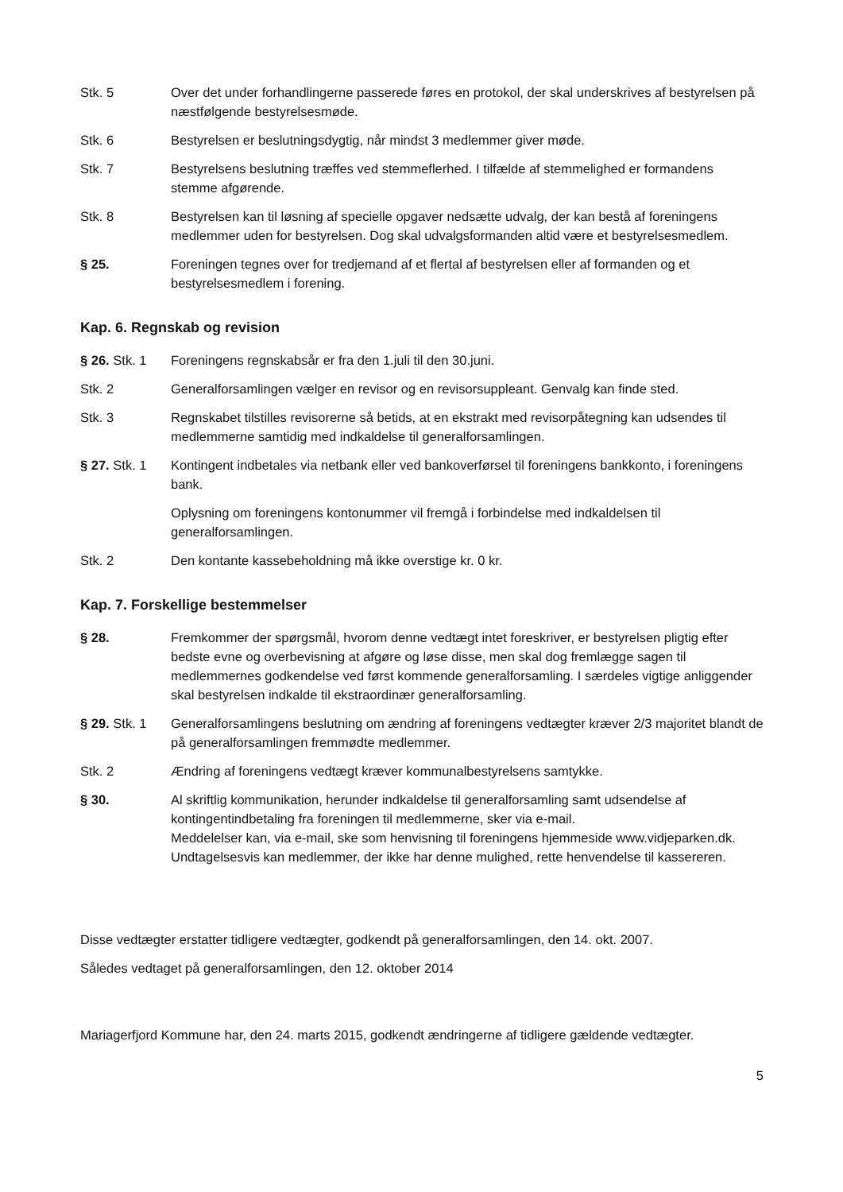Stk. 5 Over det under forhandlingerne passerede føres en protokol, der skal underskrives af bestyrelsen på næstfølgende bestyrelsesmøde.
Stk. 6 Bestyrelsen er beslutningsdygtig, når mindst 3 medlemmer giver møde.
Stk. 7 Bestyrelsens beslutning træffes ved stemmeflerhed. I tilfælde af stemmelighed er formandens stemme afgørende.
Stk. 8 Bestyrelsen kan til løsning af specielle opgaver nedsætte udvalg, der kan bestå af foreningens medlemmer uden for bestyrelsen. Dog skal udvalgsformanden altid være et bestyrelsesmedlem.
§ 25. Foreningen tegnes over for tredjemand af et flertal af bestyrelsen eller af formanden og et bestyrelsesmedlem i forening.
Kap. 6. Regnskab og revision
§ 26. Stk. 1
Foreningens regnskabsår er fra den 1.juli til den 30.juni.
Stk. 2 Generalforsamlingen vælger en revisor og en revisorsuppleant. Genvalg kan finde sted.
Stk. 3 Regnskabet tilstilles revisorerne så betids, at en ekstrakt med revisorpåtegning kan udsendes til medlemmerne samtidig med indkaldelse til generalforsamlingen.
§ 27. Stk. 1
Kontingent indbetales via netbank eller ved bankoverførsel til foreningens bankkonto, i foreningens bank.
Oplysning om foreningens kontonummer vil fremgå i forbindelse med indkaldelsen til generalforsamlingen.
Stk. 2 Den kontante kassebeholdning må ikke overstige kr. 0 kr.
Kap. 7. Forskellige bestemmelser
§ 28. Fremkommer der spørgsmål, hvorom denne vedtægt intet foreskriver, er bestyrelsen pligtig efter bedste evne og overbevisning at afgøre og løse disse, men skal dog fremlægge sagen til medlemmernes godkendelse ved først kommende generalforsamling. I særdeles vigtige anliggender skal bestyrelsen indkalde til ekstraordinær generalforsamling.
§ 29. Stk. 1
Generalforsamlingens beslutning om ændring af foreningens vedtægter kræver 2/3 majoritet blandt de på generalforsamlingen fremmødte medlemmer.
Stk. 2 Ændring af foreningens vedtægt kræver kommunalbestyrelsens samtykke.
§ 30. Al skriftlig kommunikation, herunder indkaldelse til generalforsamling samt udsendelse af kontingentindbetaling fra foreningen til medlemmerne, sker via e-mail.
Meddelelser kan, via e-mail, ske som henvisning til foreningens hjemmeside www.vidjeparken.dk.
Undtagelsesvis kan medlemmer, der ikke har denne mulighed, rette henvendelse til kassereren.
Disse vedtægter erstatter tidligere vedtægter, godkendt på generalforsamlingen, den 14. okt. 2007.
Således vedtaget på generalforsamlingen, den 12. oktober 2014
Mariagerfjord Kommune har, den 24. marts 2015, godkendt ændringerne af tidligere gældende vedtægter.
5